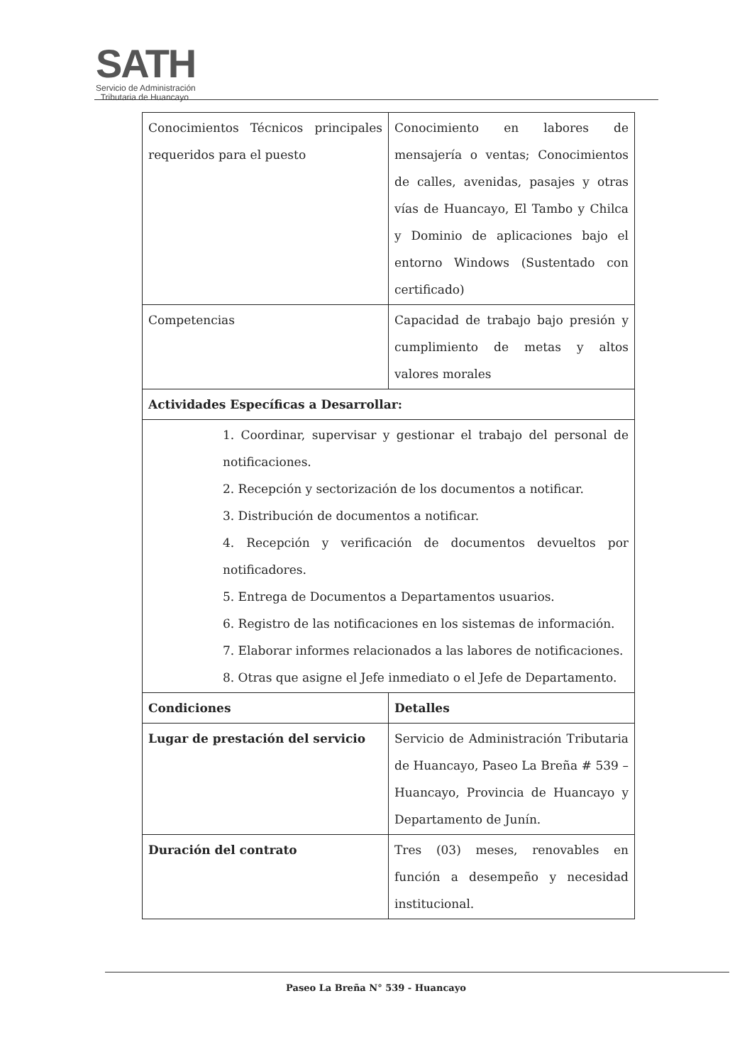SATH
Servicio de Administración
Tributaria de Huancayo
| Conocimientos Técnicos principales requeridos para el puesto | Conocimiento en labores de mensajería o ventas; Conocimientos de calles, avenidas, pasajes y otras vías de Huancayo, El Tambo y Chilca y Dominio de aplicaciones bajo el entorno Windows (Sustentado con certificado) |
| Competencias | Capacidad de trabajo bajo presión y cumplimiento de metas y altos valores morales |
| Actividades Específicas a Desarrollar: | |
| 1. Coordinar, supervisar y gestionar el trabajo del personal de notificaciones. 2. Recepción y sectorización de los documentos a notificar. 3. Distribución de documentos a notificar. 4. Recepción y verificación de documentos devueltos por notificadores. 5. Entrega de Documentos a Departamentos usuarios. 6. Registro de las notificaciones en los sistemas de información. 7. Elaborar informes relacionados a las labores de notificaciones. 8. Otras que asigne el Jefe inmediato o el Jefe de Departamento. | |
| Condiciones | Detalles |
| Lugar de prestación del servicio | Servicio de Administración Tributaria de Huancayo, Paseo La Breña # 539 – Huancayo, Provincia de Huancayo y Departamento de Junín. |
| Duración del contrato | Tres (03) meses, renovables en función a desempeño y necesidad institucional. |
Paseo La Breña N° 539 - Huancayo